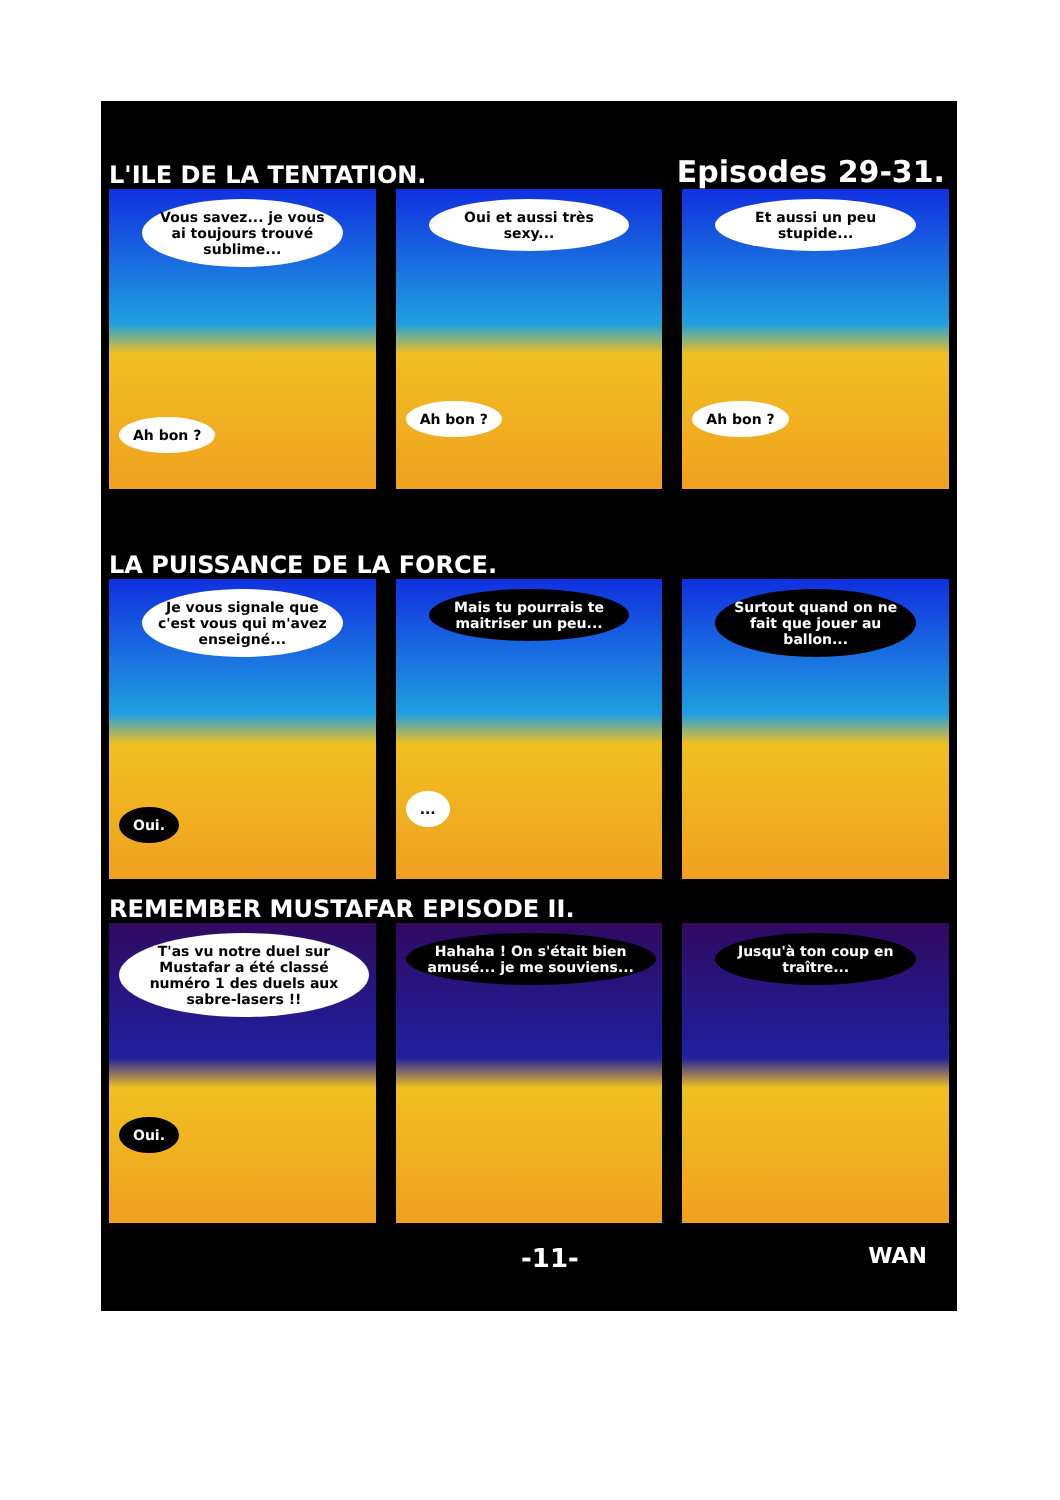L'ILE DE LA TENTATION. Episodes 29-31.
Vous savez... je vous ai toujours trouvé sublime...
Ah bon ?
Oui et aussi très sexy...
Ah bon ?
Et aussi un peu stupide...
Ah bon ?
LA PUISSANCE DE LA FORCE.
Je vous signale que c'est vous qui m'avez enseigné...
Oui.
Mais tu pourrais te maitriser un peu...
...
Surtout quand on ne fait que jouer au ballon...
REMEMBER MUSTAFAR EPISODE II.
T'as vu notre duel sur Mustafar a été classé numéro 1 des duels aux sabre-lasers !!
Oui.
Hahaha ! On s'était bien amusé... je me souviens...
Jusqu'à ton coup en traître...
-11- WAN